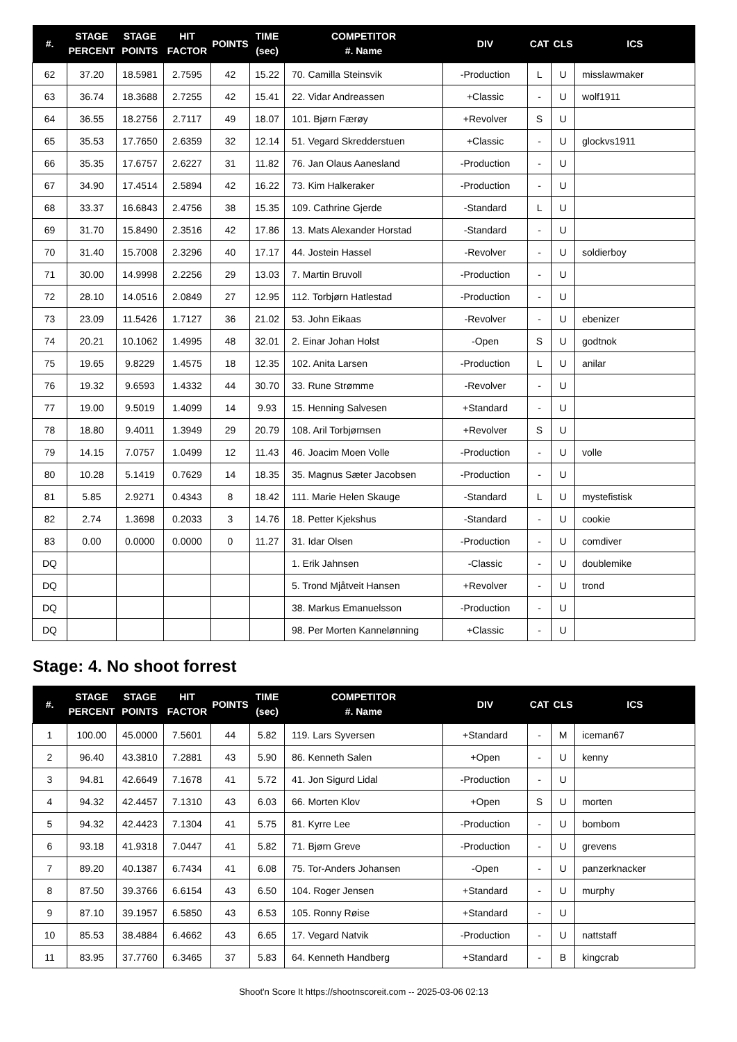| #. | STAGE PERCENT | STAGE POINTS | HIT FACTOR | POINTS | TIME (sec) | COMPETITOR #. Name | DIV | CAT | CLS | ICS |
| --- | --- | --- | --- | --- | --- | --- | --- | --- | --- | --- |
| 62 | 37.20 | 18.5981 | 2.7595 | 42 | 15.22 | 70. Camilla Steinsvik | -Production | L | U | misslawmaker |
| 63 | 36.74 | 18.3688 | 2.7255 | 42 | 15.41 | 22. Vidar Andreassen | +Classic | - | U | wolf1911 |
| 64 | 36.55 | 18.2756 | 2.7117 | 49 | 18.07 | 101. Bjørn Færøy | +Revolver | S | U | |
| 65 | 35.53 | 17.7650 | 2.6359 | 32 | 12.14 | 51. Vegard Skredderstuen | +Classic | - | U | glockvs1911 |
| 66 | 35.35 | 17.6757 | 2.6227 | 31 | 11.82 | 76. Jan Olaus Aanesland | -Production | - | U | |
| 67 | 34.90 | 17.4514 | 2.5894 | 42 | 16.22 | 73. Kim Halkeraker | -Production | - | U | |
| 68 | 33.37 | 16.6843 | 2.4756 | 38 | 15.35 | 109. Cathrine Gjerde | -Standard | L | U | |
| 69 | 31.70 | 15.8490 | 2.3516 | 42 | 17.86 | 13. Mats Alexander Horstad | -Standard | - | U | |
| 70 | 31.40 | 15.7008 | 2.3296 | 40 | 17.17 | 44. Jostein Hassel | -Revolver | - | U | soldierboy |
| 71 | 30.00 | 14.9998 | 2.2256 | 29 | 13.03 | 7. Martin Bruvoll | -Production | - | U | |
| 72 | 28.10 | 14.0516 | 2.0849 | 27 | 12.95 | 112. Torbjørn Hatlestad | -Production | - | U | |
| 73 | 23.09 | 11.5426 | 1.7127 | 36 | 21.02 | 53. John Eikaas | -Revolver | - | U | ebenizer |
| 74 | 20.21 | 10.1062 | 1.4995 | 48 | 32.01 | 2. Einar Johan Holst | -Open | S | U | godtnok |
| 75 | 19.65 | 9.8229 | 1.4575 | 18 | 12.35 | 102. Anita Larsen | -Production | L | U | anilar |
| 76 | 19.32 | 9.6593 | 1.4332 | 44 | 30.70 | 33. Rune Strømme | -Revolver | - | U | |
| 77 | 19.00 | 9.5019 | 1.4099 | 14 | 9.93 | 15. Henning Salvesen | +Standard | - | U | |
| 78 | 18.80 | 9.4011 | 1.3949 | 29 | 20.79 | 108. Aril Torbjørnsen | +Revolver | S | U | |
| 79 | 14.15 | 7.0757 | 1.0499 | 12 | 11.43 | 46. Joacim Moen Volle | -Production | - | U | volle |
| 80 | 10.28 | 5.1419 | 0.7629 | 14 | 18.35 | 35. Magnus Sæter Jacobsen | -Production | - | U | |
| 81 | 5.85 | 2.9271 | 0.4343 | 8 | 18.42 | 111. Marie Helen Skauge | -Standard | L | U | mystefistisk |
| 82 | 2.74 | 1.3698 | 0.2033 | 3 | 14.76 | 18. Petter Kjekshus | -Standard | - | U | cookie |
| 83 | 0.00 | 0.0000 | 0.0000 | 0 | 11.27 | 31. Idar Olsen | -Production | - | U | comdiver |
| DQ | | | | | | 1. Erik Jahnsen | -Classic | - | U | doublemike |
| DQ | | | | | | 5. Trond Mjåtveit Hansen | +Revolver | - | U | trond |
| DQ | | | | | | 38. Markus Emanuelsson | -Production | - | U | |
| DQ | | | | | | 98. Per Morten Kannelønning | +Classic | - | U | |
Stage: 4. No shoot forrest
| #. | STAGE PERCENT | STAGE POINTS | HIT FACTOR | POINTS | TIME (sec) | COMPETITOR #. Name | DIV | CAT | CLS | ICS |
| --- | --- | --- | --- | --- | --- | --- | --- | --- | --- | --- |
| 1 | 100.00 | 45.0000 | 7.5601 | 44 | 5.82 | 119. Lars Syversen | +Standard | - | M | iceman67 |
| 2 | 96.40 | 43.3810 | 7.2881 | 43 | 5.90 | 86. Kenneth Salen | +Open | - | U | kenny |
| 3 | 94.81 | 42.6649 | 7.1678 | 41 | 5.72 | 41. Jon Sigurd Lidal | -Production | - | U | |
| 4 | 94.32 | 42.4457 | 7.1310 | 43 | 6.03 | 66. Morten Klov | +Open | S | U | morten |
| 5 | 94.32 | 42.4423 | 7.1304 | 41 | 5.75 | 81. Kyrre Lee | -Production | - | U | bombom |
| 6 | 93.18 | 41.9318 | 7.0447 | 41 | 5.82 | 71. Bjørn Greve | -Production | - | U | grevens |
| 7 | 89.20 | 40.1387 | 6.7434 | 41 | 6.08 | 75. Tor-Anders Johansen | -Open | - | U | panzerknacker |
| 8 | 87.50 | 39.3766 | 6.6154 | 43 | 6.50 | 104. Roger Jensen | +Standard | - | U | murphy |
| 9 | 87.10 | 39.1957 | 6.5850 | 43 | 6.53 | 105. Ronny Røise | +Standard | - | U | |
| 10 | 85.53 | 38.4884 | 6.4662 | 43 | 6.65 | 17. Vegard Natvik | -Production | - | U | nattstaff |
| 11 | 83.95 | 37.7760 | 6.3465 | 37 | 5.83 | 64. Kenneth Handberg | +Standard | - | B | kingcrab |
Shoot'n Score It https://shootnscoreit.com -- 2025-03-06 02:13